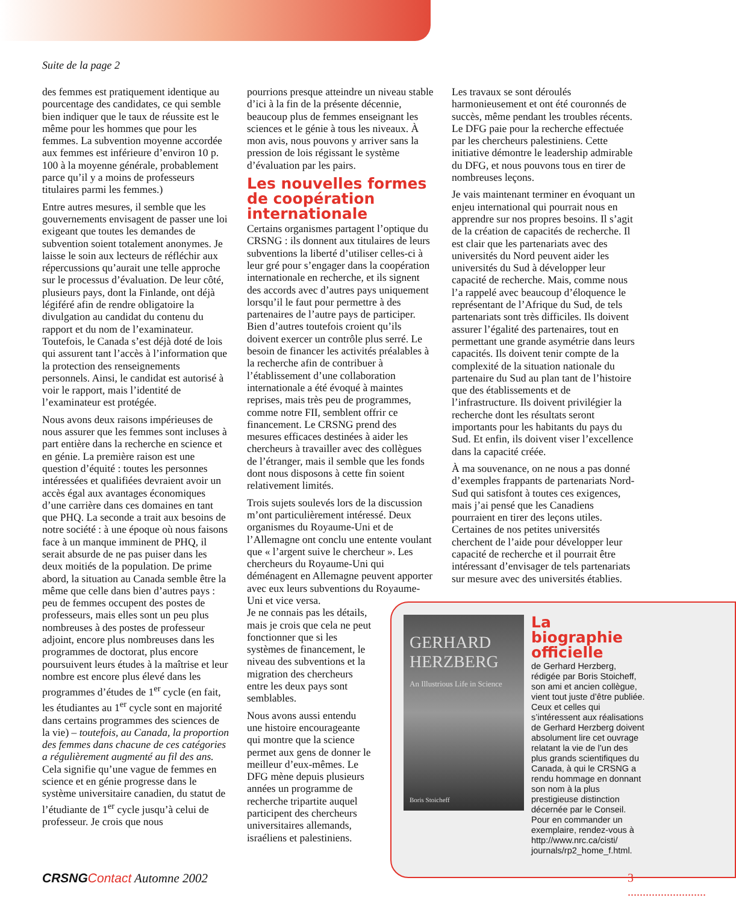Suite de la page 2
des femmes est pratiquement identique au pourcentage des candidates, ce qui semble bien indiquer que le taux de réussite est le même pour les hommes que pour les femmes. La subvention moyenne accordée aux femmes est inférieure d’environ 10 p. 100 à la moyenne générale, probablement parce qu’il y a moins de professeurs titulaires parmi les femmes.)
Entre autres mesures, il semble que les gouvernements envisagent de passer une loi exigeant que toutes les demandes de subvention soient totalement anonymes. Je laisse le soin aux lecteurs de réfléchir aux répercussions qu’aurait une telle approche sur le processus d’évaluation. De leur côté, plusieurs pays, dont la Finlande, ont déjà légiféré afin de rendre obligatoire la divulgation au candidat du contenu du rapport et du nom de l’examinateur. Toutefois, le Canada s’est déjà doté de lois qui assurent tant l’accès à l’information que la protection des renseignements personnels. Ainsi, le candidat est autorisé à voir le rapport, mais l’identité de l’examinateur est protégée.
Nous avons deux raisons impérieuses de nous assurer que les femmes sont incluses à part entière dans la recherche en science et en génie. La première raison est une question d’équité : toutes les personnes intéressées et qualifiées devraient avoir un accès égal aux avantages économiques d’une carrière dans ces domaines en tant que PHQ. La seconde a trait aux besoins de notre société : à une époque où nous faisons face à un manque imminent de PHQ, il serait absurde de ne pas puiser dans les deux moitiés de la population. De prime abord, la situation au Canada semble être la même que celle dans bien d’autres pays : peu de femmes occupent des postes de professeurs, mais elles sont un peu plus nombreuses à des postes de professeur adjoint, encore plus nombreuses dans les programmes de doctorat, plus encore poursuivent leurs études à la maîtrise et leur nombre est encore plus élevé dans les programmes d’études de 1<sup>er</sup> cycle (en fait, les étudiantes au 1<sup>er</sup> cycle sont en majorité dans certains programmes des sciences de la vie) – toutefois, au Canada, la proportion des femmes dans chacune de ces catégories a régulièrement augmenté au fil des ans. Cela signifie qu’une vague de femmes en science et en génie progresse dans le système universitaire canadien, du statut de l’étudiante de 1<sup>er</sup> cycle jusqu’à celui de professeur. Je crois que nous
pourrions presque atteindre un niveau stable d’ici à la fin de la présente décennie, beaucoup plus de femmes enseignant les sciences et le génie à tous les niveaux. À mon avis, nous pouvons y arriver sans la pression de lois régissant le système d’évaluation par les pairs.
Les nouvelles formes de coopération internationale
Certains organismes partagent l’optique du CRSNG : ils donnent aux titulaires de leurs subventions la liberté d’utiliser celles-ci à leur gré pour s’engager dans la coopération internationale en recherche, et ils signent des accords avec d’autres pays uniquement lorsqu’il le faut pour permettre à des partenaires de l’autre pays de participer. Bien d’autres toutefois croient qu’ils doivent exercer un contrôle plus serré. Le besoin de financer les activités préalables à la recherche afin de contribuer à l’établissement d’une collaboration internationale a été évoqué à maintes reprises, mais très peu de programmes, comme notre FII, semblent offrir ce financement. Le CRSNG prend des mesures efficaces destinées à aider les chercheurs à travailler avec des collègues de l’étranger, mais il semble que les fonds dont nous disposons à cette fin soient relativement limités.
Trois sujets soulevés lors de la discussion m’ont particulièrement intéressé. Deux organismes du Royaume-Uni et de l’Allemagne ont conclu une entente voulant que « l’argent suive le chercheur ». Les chercheurs du Royaume-Uni qui déménagent en Allemagne peuvent apporter avec eux leurs subventions du Royaume-Uni et vice versa.
Je ne connais pas les détails,
mais je crois que cela ne peut
fonctionner que si les
systèmes de financement, le
niveau des subventions et la
migration des chercheurs
entre les deux pays sont
semblables.
Nous avons aussi entendu
une histoire encourageante
qui montre que la science
permet aux gens de donner le
meilleur d’eux-mêmes. Le
DFG mène depuis plusieurs
années un programme de
recherche tripartite auquel
participent des chercheurs
universitaires allemands,
israéliens et palestiniens.
Les travaux se sont déroulés harmonieusement et ont été couronnés de succès, même pendant les troubles récents. Le DFG paie pour la recherche effectuée par les chercheurs palestiniens. Cette initiative démontre le leadership admirable du DFG, et nous pouvons tous en tirer de nombreuses leçons.
Je vais maintenant terminer en évoquant un enjeu international qui pourrait nous en apprendre sur nos propres besoins. Il s’agit de la création de capacités de recherche. Il est clair que les partenariats avec des universités du Nord peuvent aider les universités du Sud à développer leur capacité de recherche. Mais, comme nous l’a rappelé avec beaucoup d’éloquence le représentant de l’Afrique du Sud, de tels partenariats sont très difficiles. Ils doivent assurer l’égalité des partenaires, tout en permettant une grande asymétrie dans leurs capacités. Ils doivent tenir compte de la complexité de la situation nationale du partenaire du Sud au plan tant de l’histoire que des établissements et de l’infrastructure. Ils doivent privilégier la recherche dont les résultats seront importants pour les habitants du pays du Sud. Et enfin, ils doivent viser l’excellence dans la capacité créée.
À ma souvenance, on ne nous a pas donné d’exemples frappants de partenariats Nord-Sud qui satisfont à toutes ces exigences, mais j’ai pensé que les Canadiens pourraient en tirer des leçons utiles. Certaines de nos petites universités cherchent de l’aide pour développer leur capacité de recherche et il pourrait être intéressant d’envisager de tels partenariats sur mesure avec des universités établies.
GERHARD HERZBERG
An Illustrious Life in Science
Boris Stoicheff
La biographie officielle
de Gerhard Herzberg, rédigée par Boris Stoicheff, son ami et ancien collègue, vient tout juste d’être publiée. Ceux et celles qui s’intéressent aux réalisations de Gerhard Herzberg doivent absolument lire cet ouvrage relatant la vie de l’un des plus grands scientifiques du Canada, à qui le CRSNG a rendu hommage en donnant son nom à la plus prestigieuse distinction décernée par le Conseil. Pour en commander un exemplaire, rendez-vous à http://www.nrc.ca/cisti/ journals/rp2_home_f.html.
CRSNG Contact Automne 2002 3 ..........................